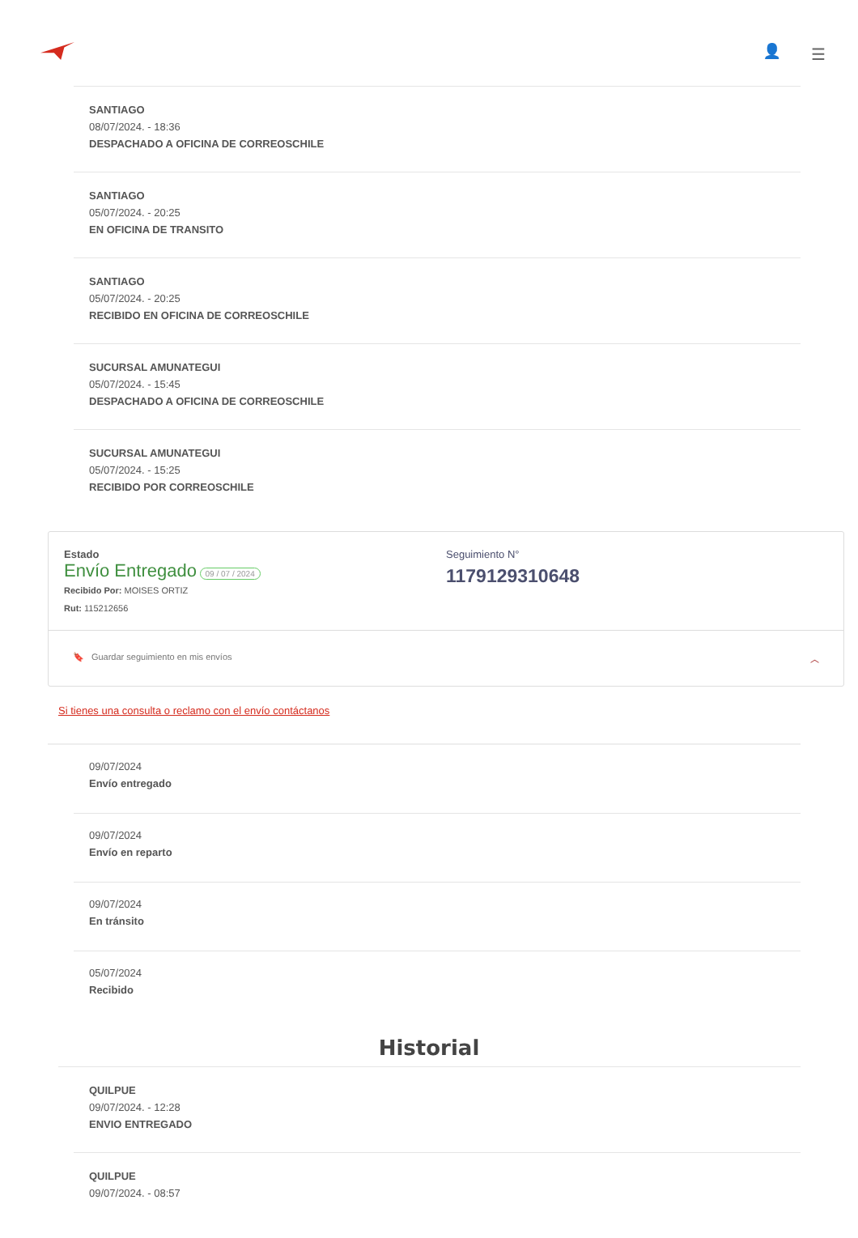👤 ☰
SANTIAGO
08/07/2024. - 18:36
DESPACHADO A OFICINA DE CORREOSCHILE
SANTIAGO
05/07/2024. - 20:25
EN OFICINA DE TRANSITO
SANTIAGO
05/07/2024. - 20:25
RECIBIDO EN OFICINA DE CORREOSCHILE
SUCURSAL AMUNATEGUI
05/07/2024. - 15:45
DESPACHADO A OFICINA DE CORREOSCHILE
SUCURSAL AMUNATEGUI
05/07/2024. - 15:25
RECIBIDO POR CORREOSCHILE
Estado
Envío Entregado 09 / 07 / 2024
Recibido Por: MOISES ORTIZ
Rut: 115212656
Seguimiento N°
1179129310648
🔖 Guardar seguimiento en mis envíos ︿
Si tienes una consulta o reclamo con el envío contáctanos
09/07/2024
Envío entregado
09/07/2024
Envío en reparto
09/07/2024
En tránsito
05/07/2024
Recibido
Historial
QUILPUE
09/07/2024. - 12:28
ENVIO ENTREGADO
QUILPUE
09/07/2024. - 08:57